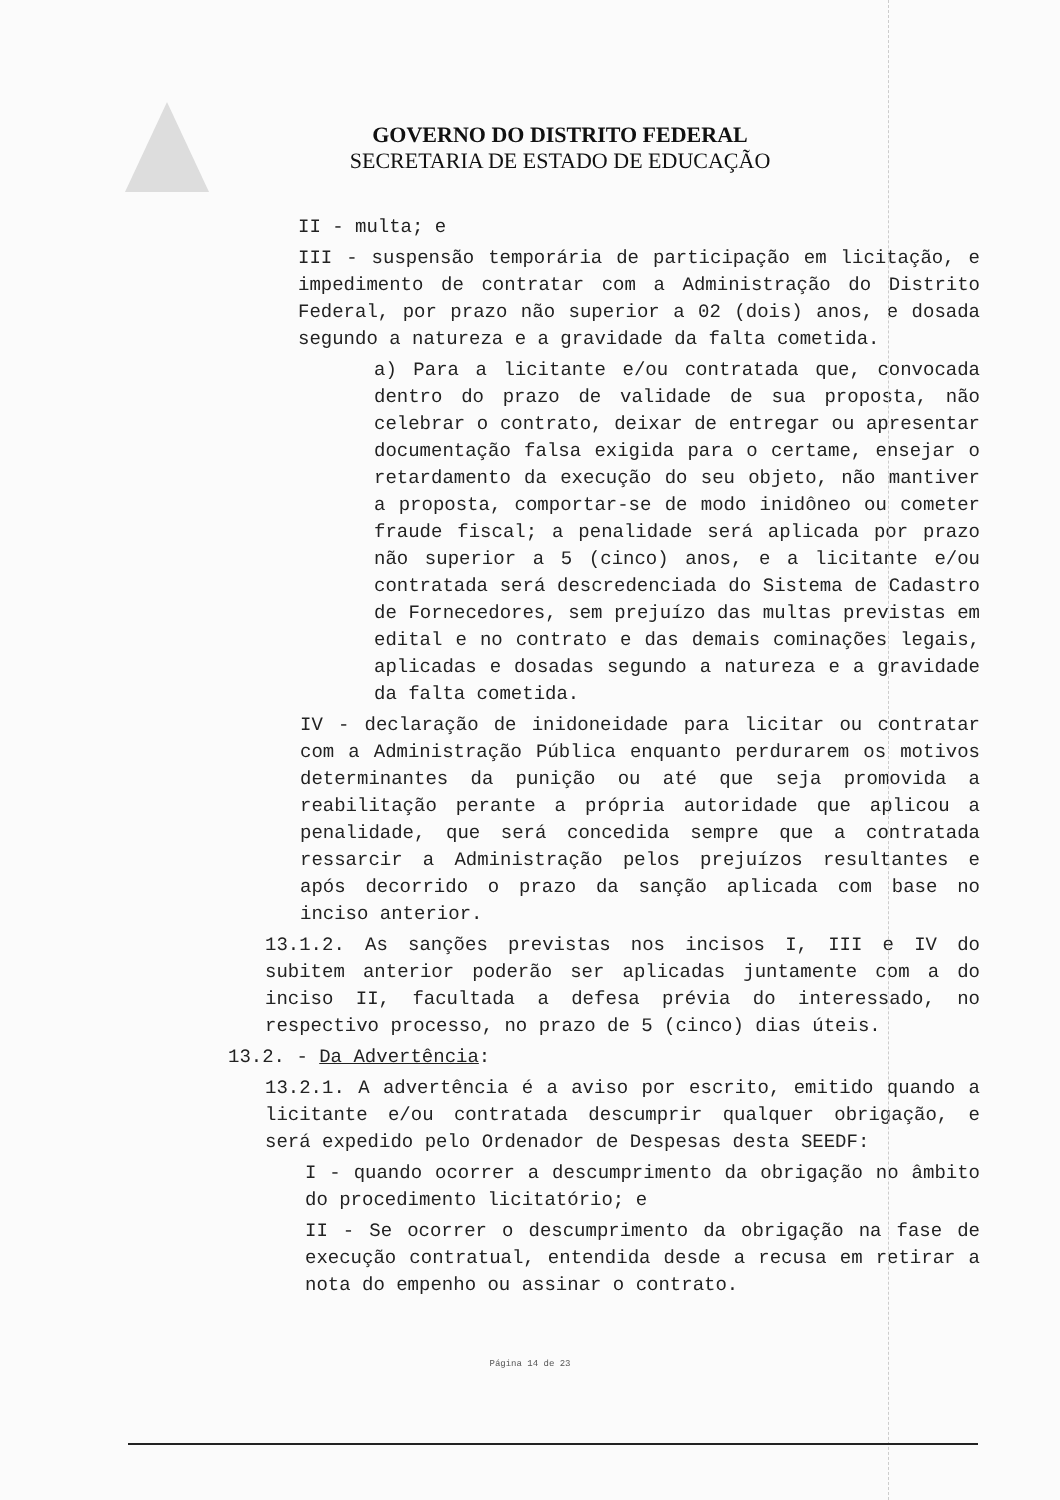GOVERNO DO DISTRITO FEDERAL
SECRETARIA DE ESTADO DE EDUCAÇÃO
II - multa; e
III - suspensão temporária de participação em licitação, e impedimento de contratar com a Administração do Distrito Federal, por prazo não superior a 02 (dois) anos, e dosada segundo a natureza e a gravidade da falta cometida.
a) Para a licitante e/ou contratada que, convocada dentro do prazo de validade de sua proposta, não celebrar o contrato, deixar de entregar ou apresentar documentação falsa exigida para o certame, ensejar o retardamento da execução do seu objeto, não mantiver a proposta, comportar-se de modo inidôneo ou cometer fraude fiscal; a penalidade será aplicada por prazo não superior a 5 (cinco) anos, e a licitante e/ou contratada será descredenciada do Sistema de Cadastro de Fornecedores, sem prejuízo das multas previstas em edital e no contrato e das demais cominações legais, aplicadas e dosadas segundo a natureza e a gravidade da falta cometida.
IV - declaração de inidoneidade para licitar ou contratar com a Administração Pública enquanto perdurarem os motivos determinantes da punição ou até que seja promovida a reabilitação perante a própria autoridade que aplicou a penalidade, que será concedida sempre que a contratada ressarcir a Administração pelos prejuízos resultantes e após decorrido o prazo da sanção aplicada com base no inciso anterior.
13.1.2. As sanções previstas nos incisos I, III e IV do subitem anterior poderão ser aplicadas juntamente com a do inciso II, facultada a defesa prévia do interessado, no respectivo processo, no prazo de 5 (cinco) dias úteis.
13.2. - Da Advertência:
13.2.1. A advertência é a aviso por escrito, emitido quando a licitante e/ou contratada descumprir qualquer obrigação, e será expedido pelo Ordenador de Despesas desta SEEDF:
I - quando ocorrer a descumprimento da obrigação no âmbito do procedimento licitatório; e
II - Se ocorrer o descumprimento da obrigação na fase de execução contratual, entendida desde a recusa em retirar a nota do empenho ou assinar o contrato.
Página 14 de 23